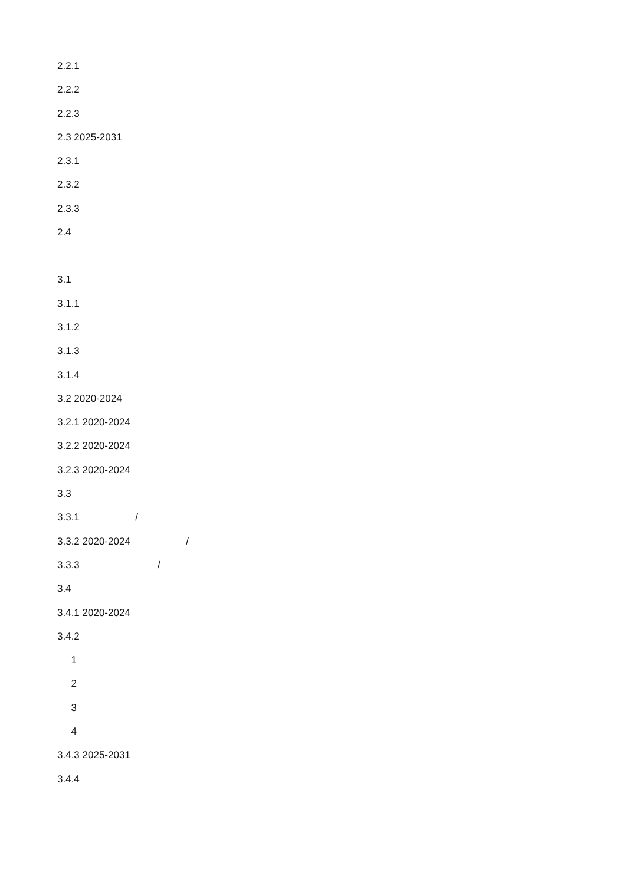2.2.1
2.2.2
2.2.3
2.3 2025-2031
2.3.1
2.3.2
2.3.3
2.4
3.1
3.1.1
3.1.2
3.1.3
3.1.4
3.2 2020-2024
3.2.1 2020-2024
3.2.2 2020-2024
3.2.3 2020-2024
3.3
3.3.1 /
3.3.2 2020-2024 /
3.3.3 /
3.4
3.4.1 2020-2024
3.4.2
1
2
3
4
3.4.3 2025-2031
3.4.4